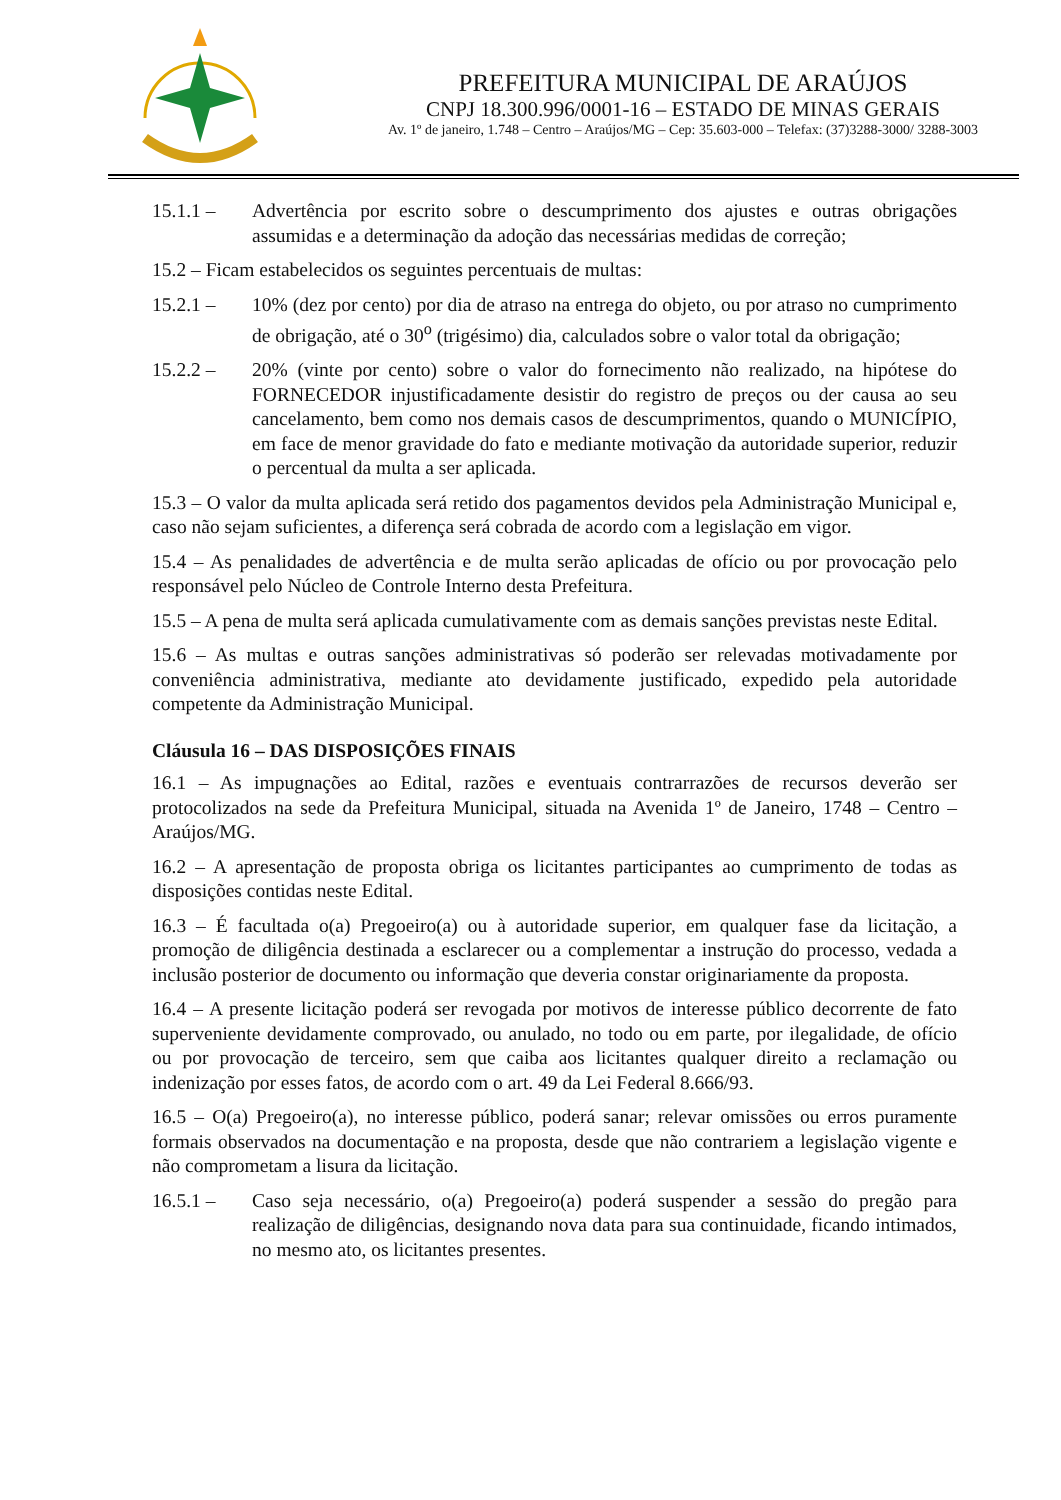PREFEITURA MUNICIPAL DE ARAÚJOS
CNPJ 18.300.996/0001-16 – ESTADO DE MINAS GERAIS
Av. 1º de janeiro, 1.748 – Centro – Araújos/MG – Cep: 35.603-000 – Telefax: (37)3288-3000/ 3288-3003
15.1.1 – Advertência por escrito sobre o descumprimento dos ajustes e outras obrigações assumidas e a determinação da adoção das necessárias medidas de correção;
15.2 – Ficam estabelecidos os seguintes percentuais de multas:
15.2.1 – 10% (dez por cento) por dia de atraso na entrega do objeto, ou por atraso no cumprimento de obrigação, até o 30<sup>o</sup> (trigésimo) dia, calculados sobre o valor total da obrigação;
15.2.2 – 20% (vinte por cento) sobre o valor do fornecimento não realizado, na hipótese do FORNECEDOR injustificadamente desistir do registro de preços ou der causa ao seu cancelamento, bem como nos demais casos de descumprimentos, quando o MUNICÍPIO, em face de menor gravidade do fato e mediante motivação da autoridade superior, reduzir o percentual da multa a ser aplicada.
15.3 – O valor da multa aplicada será retido dos pagamentos devidos pela Administração Municipal e, caso não sejam suficientes, a diferença será cobrada de acordo com a legislação em vigor.
15.4 – As penalidades de advertência e de multa serão aplicadas de ofício ou por provocação pelo responsável pelo Núcleo de Controle Interno desta Prefeitura.
15.5 – A pena de multa será aplicada cumulativamente com as demais sanções previstas neste Edital.
15.6 – As multas e outras sanções administrativas só poderão ser relevadas motivadamente por conveniência administrativa, mediante ato devidamente justificado, expedido pela autoridade competente da Administração Municipal.
Cláusula 16 – DAS DISPOSIÇÕES FINAIS
16.1 – As impugnações ao Edital, razões e eventuais contrarrazões de recursos deverão ser protocolizados na sede da Prefeitura Municipal, situada na Avenida 1º de Janeiro, 1748 – Centro – Araújos/MG.
16.2 – A apresentação de proposta obriga os licitantes participantes ao cumprimento de todas as disposições contidas neste Edital.
16.3 – É facultada o(a) Pregoeiro(a) ou à autoridade superior, em qualquer fase da licitação, a promoção de diligência destinada a esclarecer ou a complementar a instrução do processo, vedada a inclusão posterior de documento ou informação que deveria constar originariamente da proposta.
16.4 – A presente licitação poderá ser revogada por motivos de interesse público decorrente de fato superveniente devidamente comprovado, ou anulado, no todo ou em parte, por ilegalidade, de ofício ou por provocação de terceiro, sem que caiba aos licitantes qualquer direito a reclamação ou indenização por esses fatos, de acordo com o art. 49 da Lei Federal 8.666/93.
16.5 – O(a) Pregoeiro(a), no interesse público, poderá sanar; relevar omissões ou erros puramente formais observados na documentação e na proposta, desde que não contrariem a legislação vigente e não comprometam a lisura da licitação.
16.5.1 – Caso seja necessário, o(a) Pregoeiro(a) poderá suspender a sessão do pregão para realização de diligências, designando nova data para sua continuidade, ficando intimados, no mesmo ato, os licitantes presentes.